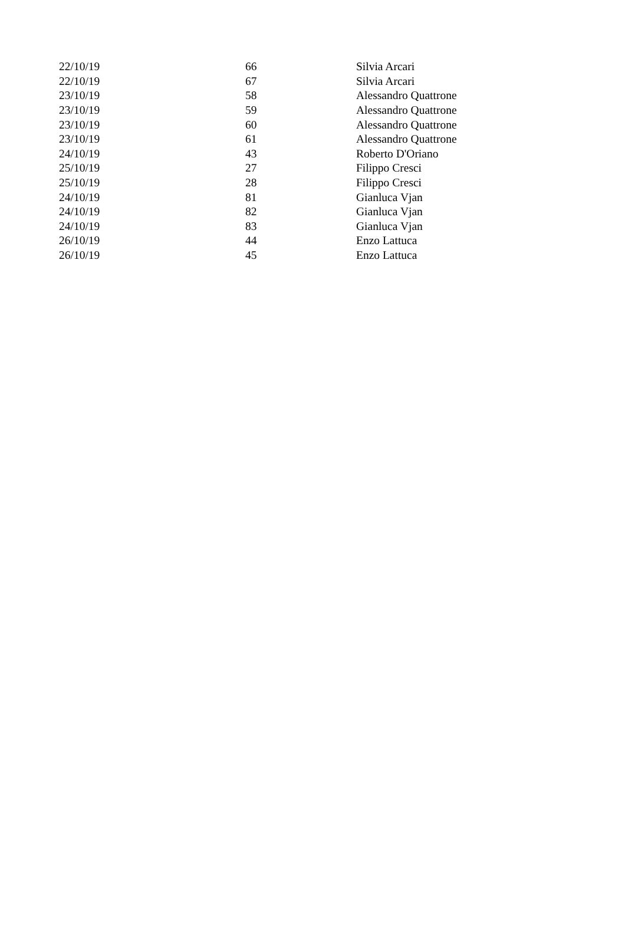| 22/10/19 | 66 | Silvia Arcari |
| 22/10/19 | 67 | Silvia Arcari |
| 23/10/19 | 58 | Alessandro Quattrone |
| 23/10/19 | 59 | Alessandro Quattrone |
| 23/10/19 | 60 | Alessandro Quattrone |
| 23/10/19 | 61 | Alessandro Quattrone |
| 24/10/19 | 43 | Roberto D'Oriano |
| 25/10/19 | 27 | Filippo Cresci |
| 25/10/19 | 28 | Filippo Cresci |
| 24/10/19 | 81 | Gianluca Vjan |
| 24/10/19 | 82 | Gianluca Vjan |
| 24/10/19 | 83 | Gianluca Vjan |
| 26/10/19 | 44 | Enzo Lattuca |
| 26/10/19 | 45 | Enzo Lattuca |